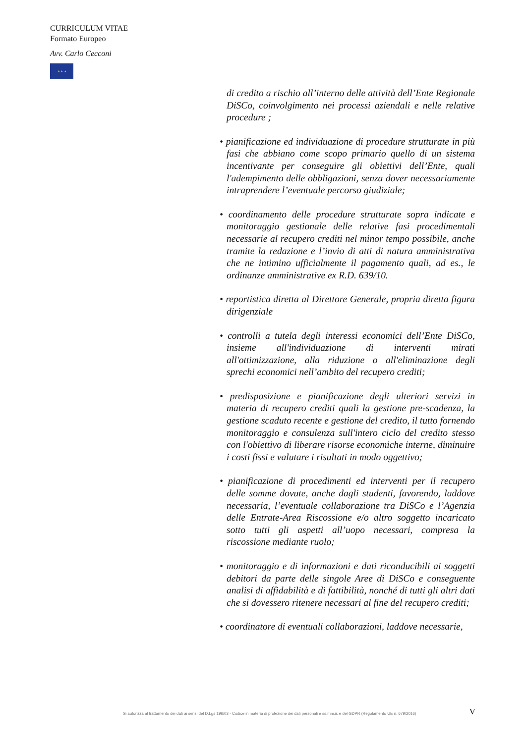CURRICULUM VITAE
Formato Europeo
Avv. Carlo Cecconi
★ ★ ★
di credito a rischio all’interno delle attività dell’Ente Regionale DiSCo, coinvolgimento nei processi aziendali e nelle relative procedure ;
• pianificazione ed individuazione di procedure strutturate in più fasi che abbiano come scopo primario quello di un sistema incentivante per conseguire gli obiettivi dell’Ente, quali l'adempimento delle obbligazioni, senza dover necessariamente intraprendere l’eventuale percorso giudiziale;
• coordinamento delle procedure strutturate sopra indicate e monitoraggio gestionale delle relative fasi procedimentali necessarie al recupero crediti nel minor tempo possibile, anche tramite la redazione e l’invio di atti di natura amministrativa che ne intimino ufficialmente il pagamento quali, ad es., le ordinanze amministrative ex R.D. 639/10.
• reportistica diretta al Direttore Generale, propria diretta figura dirigenziale
• controlli a tutela degli interessi economici dell’Ente DiSCo, insieme all'individuazione di interventi mirati all'ottimizzazione, alla riduzione o all'eliminazione degli sprechi economici nell’ambito del recupero crediti;
• predisposizione e pianificazione degli ulteriori servizi in materia di recupero crediti quali la gestione pre-scadenza, la gestione scaduto recente e gestione del credito, il tutto fornendo monitoraggio e consulenza sull'intero ciclo del credito stesso con l'obiettivo di liberare risorse economiche interne, diminuire i costi fissi e valutare i risultati in modo oggettivo;
• pianificazione di procedimenti ed interventi per il recupero delle somme dovute, anche dagli studenti, favorendo, laddove necessaria, l’eventuale collaborazione tra DiSCo e l’Agenzia delle Entrate-Area Riscossione e/o altro soggetto incaricato sotto tutti gli aspetti all’uopo necessari, compresa la riscossione mediante ruolo;
• monitoraggio e di informazioni e dati riconducibili ai soggetti debitori da parte delle singole Aree di DiSCo e conseguente analisi di affidabilità e di fattibilità, nonché di tutti gli altri dati che si dovessero ritenere necessari al fine del recupero crediti;
• coordinatore di eventuali collaborazioni, laddove necessarie,
Si autorizza al trattamento dei dati ai sensi del D.Lgs 196/03 - Codice in materia di protezione dei dati personali e ss.mm.ii. e del GDPR (Regolamento UE n. 679/2016)
V